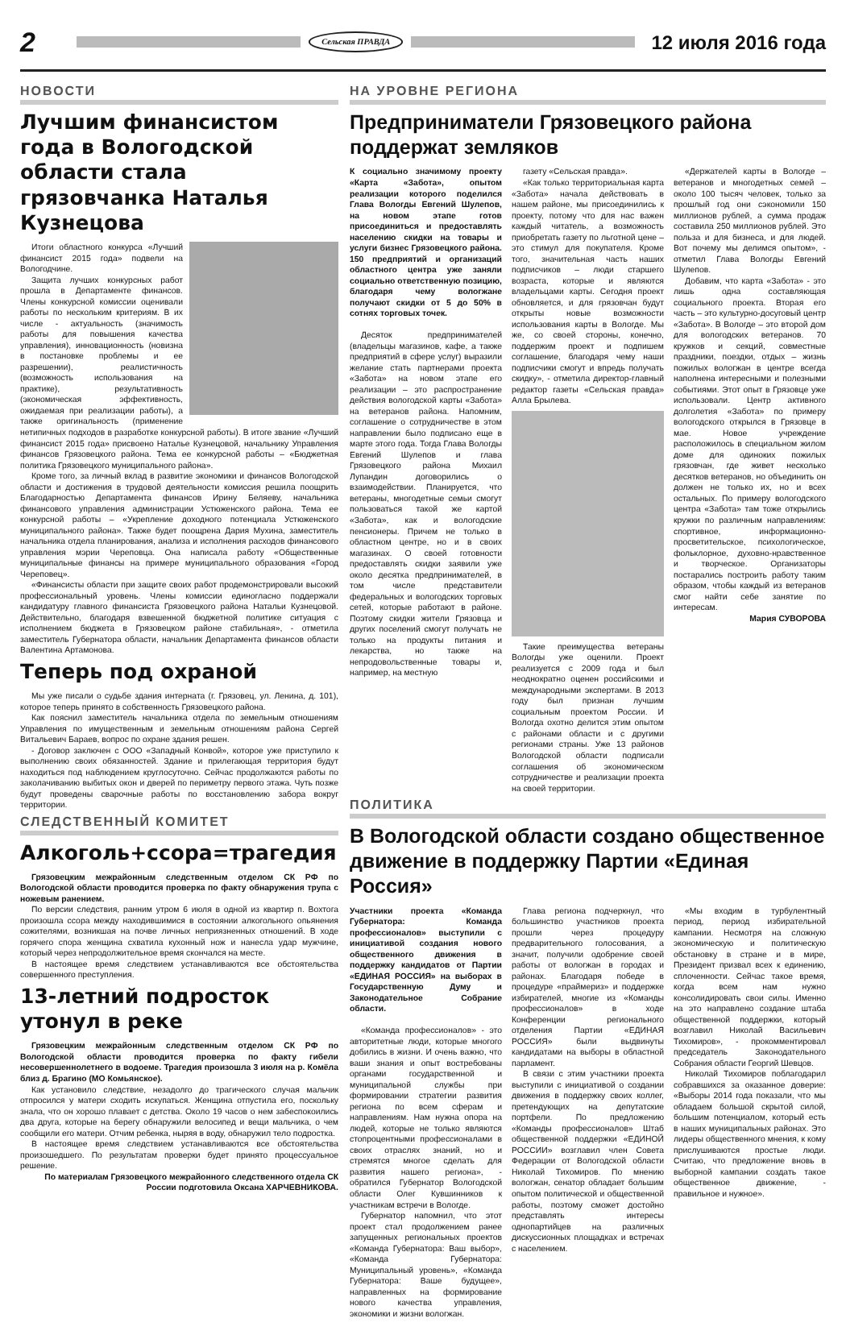2
Сельская ПРАВДА
12 июля 2016 года
НОВОСТИ
Лучшим финансистом года в Вологодской области стала грязовчанка Наталья Кузнецова
Итоги областного конкурса «Лучший финансист 2015 года» подвели на Вологодчине.
Защита лучших конкурсных работ прошла в Департаменте финансов. Члены конкурсной комиссии оценивали работы по нескольким критериям. В их числе - актуальность (значимость работы для повышения качества управления), инновационность (новизна в постановке проблемы и ее разрешении), реалистичность (возможность использования на практике), результативность (экономическая эффективность, ожидаемая при реализации работы), а также оригинальность (применение нетипичных подходов в разработке конкурсной работы). В итоге звание «Лучший финансист 2015 года» присвоено Наталье Кузнецовой, начальнику Управления финансов Грязовецкого района. Тема ее конкурсной работы – «Бюджетная политика Грязовецкого муниципального района».
Кроме того, за личный вклад в развитие экономики и финансов Вологодской области и достижения в трудовой деятельности комиссия решила поощрить Благодарностью Департамента финансов Ирину Беляеву, начальника финансового управления администрации Устюженского района. Тема ее конкурсной работы – «Укрепление доходного потенциала Устюженского муниципального района». Также будет поощрена Дария Мухина, заместитель начальника отдела планирования, анализа и исполнения расходов финансового управления мэрии Череповца. Она написала работу «Общественные муниципальные финансы на примере муниципального образования «Город Череповец».
«Финансисты области при защите своих работ продемонстрировали высокий профессиональный уровень. Члены комиссии единогласно поддержали кандидатуру главного финансиста Грязовецкого района Натальи Кузнецовой. Действительно, благодаря взвешенной бюджетной политике ситуация с исполнением бюджета в Грязовецком районе стабильная», - отметила заместитель Губернатора области, начальник Департамента финансов области Валентина Артамонова.
Теперь под охраной
Мы уже писали о судьбе здания интерната (г. Грязовец, ул. Ленина, д. 101), которое теперь принято в собственность Грязовецкого района.
Как пояснил заместитель начальника отдела по земельным отношениям Управления по имущественным и земельным отношениям района Сергей Витальевич Бараев, вопрос по охране здания решен.
- Договор заключен с ООО «Западный Конвой», которое уже приступило к выполнению своих обязанностей. Здание и прилегающая территория будут находиться под наблюдением круглосуточно. Сейчас продолжаются работы по заколачиванию выбитых окон и дверей по периметру первого этажа. Чуть позже будут проведены сварочные работы по восстановлению забора вокруг территории.
СЛЕДСТВЕННЫЙ КОМИТЕТ
Алкоголь+ссора=трагедия
Грязовецким межрайонным следственным отделом СК РФ по Вологодской области проводится проверка по факту обнаружения трупа с ножевым ранением.
По версии следствия, ранним утром 6 июля в одной из квартир п. Вохтога произошла ссора между находившимися в состоянии алкогольного опьянения сожителями, возникшая на почве личных неприязненных отношений. В ходе горячего спора женщина схватила кухонный нож и нанесла удар мужчине, который через непродолжительное время скончался на месте.
В настоящее время следствием устанавливаются все обстоятельства совершенного преступления.
13-летний подросток утонул в реке
Грязовецким межрайонным следственным отделом СК РФ по Вологодской области проводится проверка по факту гибели несовершеннолетнего в водоеме. Трагедия произошла 3 июля на р. Комёла близ д. Брагино (МО Комьянское).
Как установило следствие, незадолго до трагического случая мальчик отпросился у матери сходить искупаться. Женщина отпустила его, поскольку знала, что он хорошо плавает с детства. Около 19 часов о нем забеспокоились два друга, которые на берегу обнаружили велосипед и вещи мальчика, о чем сообщили его матери. Отчим ребенка, ныряя в воду, обнаружил тело подростка.
В настоящее время следствием устанавливаются все обстоятельства произошедшего. По результатам проверки будет принято процессуальное решение.
По материалам Грязовецкого межрайонного следственного отдела СК России подготовила Оксана ХАРЧЕВНИКОВА.
НА УРОВНЕ РЕГИОНА
Предприниматели Грязовецкого района поддержат земляков
К социально значимому проекту «Карта «Забота», опытом реализации которого поделился Глава Вологды Евгений Шулепов, на новом этапе готов присоединиться и предоставлять населению скидки на товары и услуги бизнес Грязовецкого района. 150 предприятий и организаций областного центра уже заняли социально ответственную позицию, благодаря чему вологжане получают скидки от 5 до 50% в сотнях торговых точек.
Десяток предпринимателей (владельцы магазинов, кафе, а также предприятий в сфере услуг) выразили желание стать партнерами проекта «Забота» на новом этапе его реализации – это распространение действия вологодской карты «Забота» на ветеранов района. Напомним, соглашение о сотрудничестве в этом направлении было подписано еще в марте этого года. Тогда Глава Вологды Евгений Шулепов и глава Грязовецкого района Михаил Лупандин договорились о взаимодействии. Планируется, что ветераны, многодетные семьи смогут пользоваться такой же картой «Забота», как и вологодские пенсионеры. Причем не только в областном центре, но и в своих магазинах. О своей готовности предоставлять скидки заявили уже около десятка предпринимателей, в том числе представители федеральных и вологодских торговых сетей, которые работают в районе. Поэтому скидки жители Грязовца и других поселений смогут получать не только на продукты питания и лекарства, но также на непродовольственные товары и, например, на местную
газету «Сельская правда».
«Как только территориальная карта «Забота» начала действовать в нашем районе, мы присоединились к проекту, потому что для нас важен каждый читатель, а возможность приобретать газету по льготной цене – это стимул для покупателя. Кроме того, значительная часть наших подписчиков – люди старшего возраста, которые и являются владельцами карты. Сегодня проект обновляется, и для грязовчан будут открыты новые возможности использования карты в Вологде. Мы же, со своей стороны, конечно, поддержим проект и подпишем соглашение, благодаря чему наши подписчики смогут и впредь получать скидку», - отметила директор-главный редактор газеты «Сельская правда» Алла Брылева.
Такие преимущества ветераны Вологды уже оценили. Проект реализуется с 2009 года и был неоднократно оценен российскими и международными экспертами. В 2013 году был признан лучшим социальным проектом России. И Вологда охотно делится этим опытом с районами области и с другими регионами страны. Уже 13 районов Вологодской области подписали соглашения об экономическом сотрудничестве и реализации проекта на своей территории.
«Держателей карты в Вологде – ветеранов и многодетных семей – около 100 тысяч человек, только за прошлый год они сэкономили 150 миллионов рублей, а сумма продаж составила 250 миллионов рублей. Это польза и для бизнеса, и для людей. Вот почему мы делимся опытом», - отметил Глава Вологды Евгений Шулепов.
Добавим, что карта «Забота» - это лишь одна составляющая социального проекта. Вторая его часть – это культурно-досуговый центр «Забота». В Вологде – это второй дом для вологодских ветеранов. 70 кружков и секций, совместные праздники, поездки, отдых – жизнь пожилых вологжан в центре всегда наполнена интересными и полезными событиями. Этот опыт в Грязовце уже использовали. Центр активного долголетия «Забота» по примеру вологодского открылся в Грязовце в мае. Новое учреждение расположилось в специальном жилом доме для одиноких пожилых грязовчан, где живет несколько десятков ветеранов, но объединить он должен не только их, но и всех остальных. По примеру вологодского центра «Забота» там тоже открылись кружки по различным направлениям: спортивное, информационно-просветительское, психологическое, фольклорное, духовно-нравственное и творческое. Организаторы постарались построить работу таким образом, чтобы каждый из ветеранов смог найти себе занятие по интересам.
Мария СУВОРОВА
ПОЛИТИКА
В Вологодской области создано общественное движение в поддержку Партии «Единая Россия»
Участники проекта «Команда Губернатора: Команда профессионалов» выступили с инициативой создания нового общественного движения в поддержку кандидатов от Партии «ЕДИНАЯ РОССИЯ» на выборах в Государственную Думу и Законодательное Собрание области.
«Команда профессионалов» - это авторитетные люди, которые многого добились в жизни. И очень важно, что ваши знания и опыт востребованы органами государственной и муниципальной службы при формировании стратегии развития региона по всем сферам и направлениям. Нам нужна опора на людей, которые не только являются стопроцентными профессионалами в своих отраслях знаний, но и стремятся многое сделать для развития нашего региона», - обратился Губернатор Вологодской области Олег Кувшинников к участникам встречи в Вологде.
Губернатор напомнил, что этот проект стал продолжением ранее запущенных региональных проектов «Команда Губернатора: Ваш выбор», «Команда Губернатора: Муниципальный уровень», «Команда Губернатора: Ваше будущее», направленных на формирование нового качества управления, экономики и жизни вологжан.
Глава региона подчеркнул, что большинство участников проекта прошли через процедуру предварительного голосования, а значит, получили одобрение своей работы от вологжан в городах и районах. Благодаря победе в процедуре «праймериз» и поддержке избирателей, многие из «Команды профессионалов» в ходе Конференции регионального отделения Партии «ЕДИНАЯ РОССИЯ» были выдвинуты кандидатами на выборы в областной парламент.
В связи с этим участники проекта выступили с инициативой о создании движения в поддержку своих коллег, претендующих на депутатские портфели. По предложению «Команды профессионалов» Штаб общественной поддержки «ЕДИНОЙ РОССИИ» возглавил член Совета Федерации от Вологодской области Николай Тихомиров. По мнению вологжан, сенатор обладает большим опытом политической и общественной работы, поэтому сможет достойно представлять интересы однопартийцев на различных дискуссионных площадках и встречах с населением.
«Мы входим в турбулентный период, период избирательной кампании. Несмотря на сложную экономическую и политическую обстановку в стране и в мире, Президент призвал всех к единению, сплоченности. Сейчас такое время, когда всем нам нужно консолидировать свои силы. Именно на это направлено создание штаба общественной поддержки, который возглавил Николай Васильевич Тихомиров», - прокомментировал председатель Законодательного Собрания области Георгий Шевцов.
Николай Тихомиров поблагодарил собравшихся за оказанное доверие: «Выборы 2014 года показали, что мы обладаем большой скрытой силой, большим потенциалом, который есть в наших муниципальных районах. Это лидеры общественного мнения, к кому прислушиваются простые люди. Считаю, что предложение вновь в выборной кампании создать такое общественное движение, - правильное и нужное».